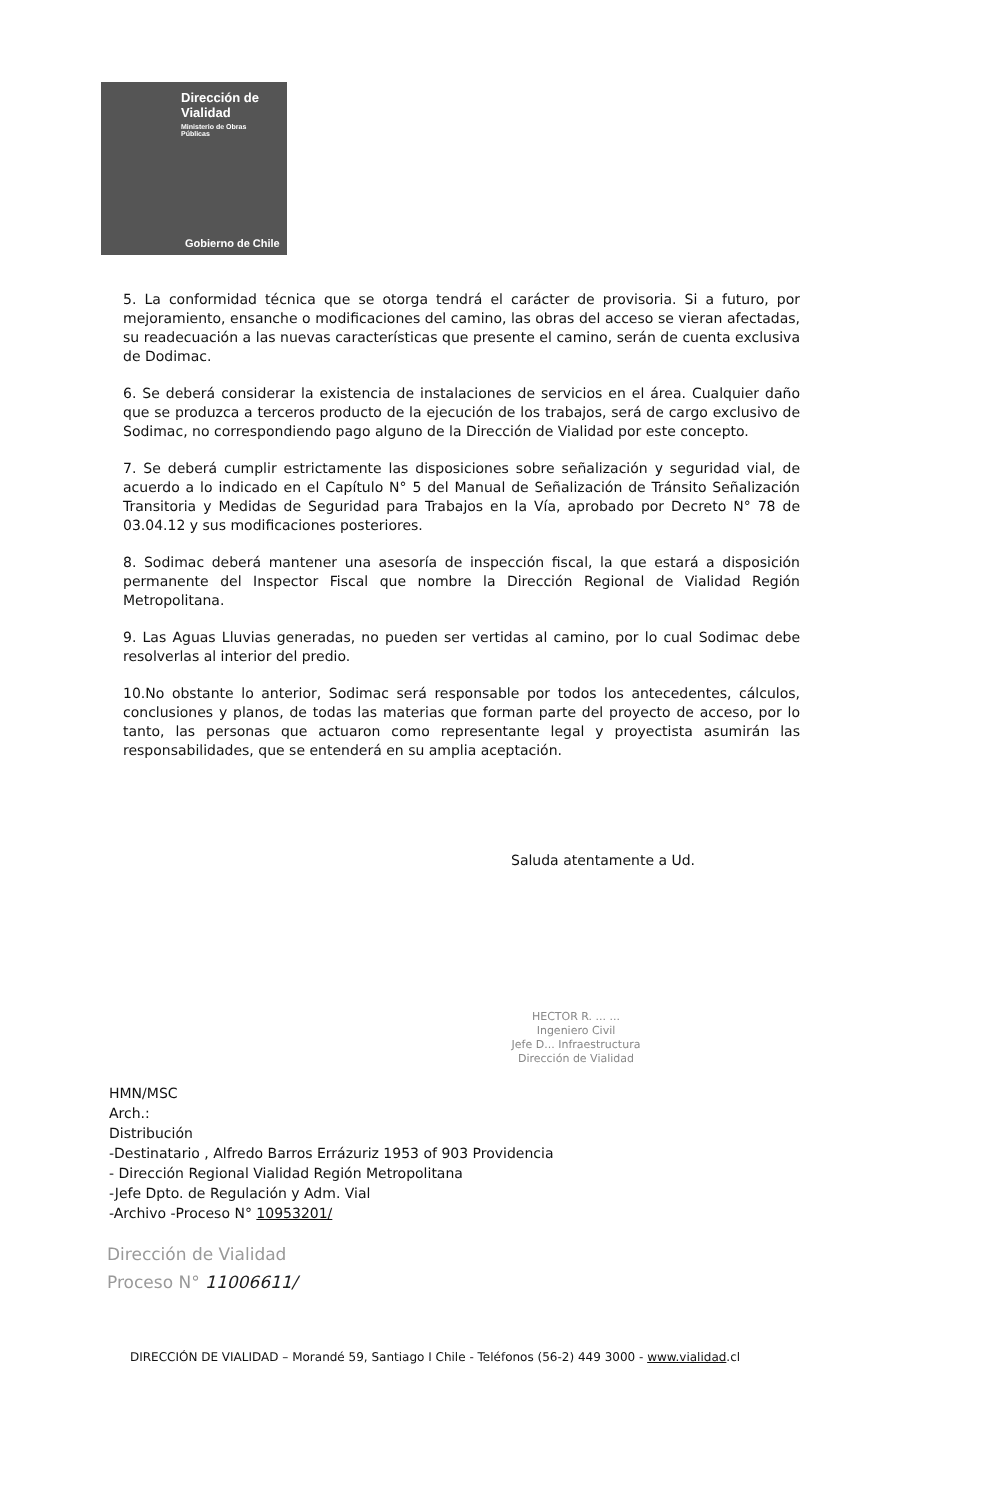Dirección de
Vialidad
Ministerio de Obras
Públicas
Gobierno de Chile
5. La conformidad técnica que se otorga tendrá el carácter de provisoria. Si a futuro, por mejoramiento, ensanche o modificaciones del camino, las obras del acceso se vieran afectadas, su readecuación a las nuevas características que presente el camino, serán de cuenta exclusiva de Dodimac.
6. Se deberá considerar la existencia de instalaciones de servicios en el área. Cualquier daño que se produzca a terceros producto de la ejecución de los trabajos, será de cargo exclusivo de Sodimac, no correspondiendo pago alguno de la Dirección de Vialidad por este concepto.
7. Se deberá cumplir estrictamente las disposiciones sobre señalización y seguridad vial, de acuerdo a lo indicado en el Capítulo N° 5 del Manual de Señalización de Tránsito Señalización Transitoria y Medidas de Seguridad para Trabajos en la Vía, aprobado por Decreto N° 78 de 03.04.12 y sus modificaciones posteriores.
8. Sodimac deberá mantener una asesoría de inspección fiscal, la que estará a disposición permanente del Inspector Fiscal que nombre la Dirección Regional de Vialidad Región Metropolitana.
9. Las Aguas Lluvias generadas, no pueden ser vertidas al camino, por lo cual Sodimac debe resolverlas al interior del predio.
10.No obstante lo anterior, Sodimac será responsable por todos los antecedentes, cálculos, conclusiones y planos, de todas las materias que forman parte del proyecto de acceso, por lo tanto, las personas que actuaron como representante legal y proyectista asumirán las responsabilidades, que se entenderá en su amplia aceptación.
Saluda atentamente a Ud.
HECTOR R. ... ...
Ingeniero Civil
Jefe D... Infraestructura
Dirección de Vialidad
HMN/MSC
Arch.:
Distribución
-Destinatario , Alfredo Barros Errázuriz 1953 of 903 Providencia
- Dirección Regional Vialidad Región Metropolitana
-Jefe Dpto. de Regulación y Adm. Vial
-Archivo -Proceso N° 10953201/
Dirección de Vialidad
Proceso N° 11006611/
DIRECCIÓN DE VIALIDAD – Morandé 59, Santiago I Chile - Teléfonos (56-2) 449 3000 - www.vialidad.cl